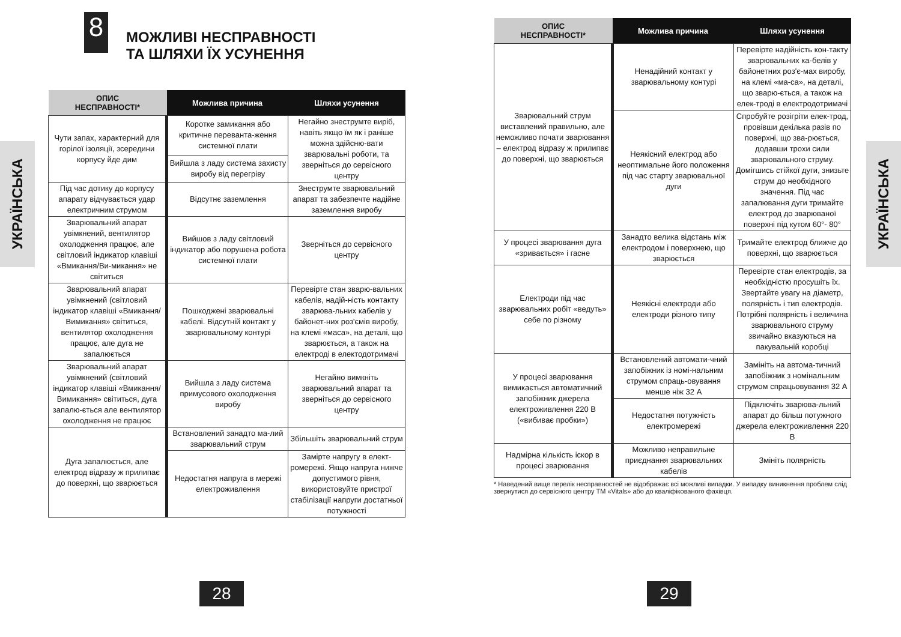УКРАЇНСЬКА
8
МОЖЛИВІ НЕСПРАВНОСТІ
ТА ШЛЯХИ ЇХ УСУНЕННЯ
| ОПИС НЕСПРАВНОСТІ* | Можлива причина | Шляхи усунення |
| --- | --- | --- |
| Чути запах, характерний для горілої ізоляції, зсередини корпусу йде дим | Коротке замикання або критичне переванта-ження системної плати | Негайно знеструмте виріб, навіть якщо їм як і раніше можна здійсню-вати зварювальні роботи, та зверніться до сервісного центру |
| | Вийшла з ладу система захисту виробу від перегріву | |
| Під час дотику до корпусу апарату відчувається удар електричним струмом | Відсутнє заземлення | Знеструмте зварювальний апарат та забезпечте надійне заземлення виробу |
| Зварювальний апарат увімкнений, вентилятор охолодження працює, але світловий індикатор клавіші «Вмикання/Ви-микання» не світиться | Вийшов з ладу світловий індикатор або порушена робота системної плати | Зверніться до сервісного центру |
| Зварювальний апарат увімкнений (світловий індикатор клавіші «Вмикання/Вимикання» світиться, вентилятор охолодження працює, але дуга не запалюється | Пошкоджені зварювальні кабелі. Відсутній контакт у зварювальному контурі | Перевірте стан зварю-вальних кабелів, надій-ність контакту зварюва-льних кабелів у байонет-них роз'ємів виробу, на клемі «маса», на деталі, що зварюється, а також на електроді в електодотримачі |
| Зварювальний апарат увімкнений (світловий індикатор клавіші «Вмикання/Вимикання» світиться, дуга запалю-ється але вентилятор охолодження не працює | Вийшла з ладу система примусового охолодження виробу | Негайно вимкніть зварювальний апарат та зверніться до сервісного центру |
| Дуга запалюється, але електрод відразу ж прилипає до поверхні, що зварюється | Встановлений занадто ма-лий зварювальний струм | Збільшіть зварювальний струм |
| | Недостатня напруга в мережі електроживлення | Заміртe напругу в елект-ромережі. Якщо напруга нижче допустимого рівня, використовуйте пристрої стабілізації напруги достатньої потужності |
28
| ОПИС НЕСПРАВНОСТІ* | Можлива причина | Шляхи усунення |
| --- | --- | --- |
| Зварювальний струм виставлений правильно, але неможливо почати зварювання – електрод відразу ж прилипає до поверхні, що зварюється | Ненадійний контакт у зварювальному контурі | Перевірте надійність кон-такту зварювальних ка-белів у байонетних роз'є-мах виробу, на клемі «ма-са», на деталі, що зварю-ється, а також на елек-троді в електродотримачі |
| | Неякісний електрод або неоптимальне його положення під час старту зварювальної дуги | Спробуйте розігріти елек-трод, провівши декілька разів по поверхні, що зва-рюється, додавши трохи сили зварювального струму. Домігшись стійкої дуги, знизьте струм до необхідного значення. Під час запалювання дуги тримайте електрод до зварюваної поверхні під кутом 60°- 80° |
| У процесі зварювання дуга «зривається» і гасне | Занадто велика відстань між електродом і поверхнею, що зварюється | Тримайте електрод ближче до поверхні, що зварюється |
| Електроди під час зварювальних робіт «ведуть» себе по різному | Неякісні електроди або електроди різного типу | Перевірте стан електродів, за необхідністю просушіть їх. Звертайте увагу на діаметр, полярність і тип електродів. Потрібні полярність і величина зварювального струму звичайно вказуються на пакувальній коробці |
| У процесі зварювання вимикається автоматичний запобіжник джерела електроживлення 220 В («вибиває пробки») | Встановлений автомати-чний запобіжник із номі-нальним струмом спраць-овування менше ніж 32 А | Замініть на автома-тичний запобіжник з номінальним струмом спрацьовування 32 А |
| | Недостатня потужність електромережі | Підключіть зварюва-льний апарат до більш потужного джерела електроживлення 220 В |
| Надмірна кількість іскор в процесі зварювання | Можливо неправильне приєднання зварювальних кабелів | Змініть полярність |
* Наведений вище перелік несправностей не відображає всі можливі випадки. У випадку виникнення проблем слід звернутися до сервісного центру ТМ «Vitals» або до кваліфікованого фахівця.
УКРАЇНСЬКА
29